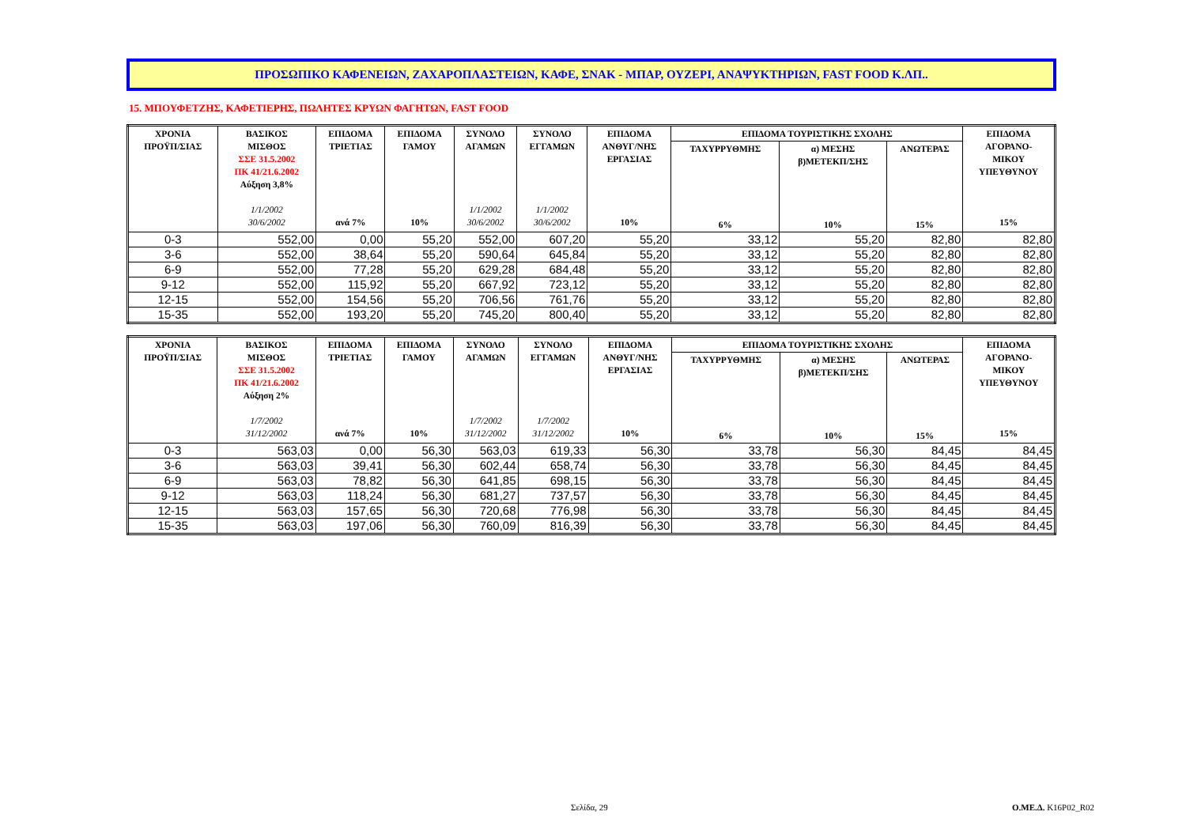ΠΡΟΣΩΠΙΚΟ ΚΑΦΕΝΕΙΩΝ, ΖΑΧΑΡΟΠΛΑΣΤΕΙΩΝ, ΚΑΦΕ, ΣΝΑΚ - ΜΠΑΡ, ΟΥΖΕΡΙ, ΑΝΑΨΥΚΤΗΡΙΩΝ, FAST FOOD Κ.ΛΠ..
15. ΜΠΟΥΦΕΤΖΗΣ, ΚΑΦΕΤΙΕΡΗΣ, ΠΩΛΗΤΕΣ ΚΡΥΩΝ ΦΑΓΗΤΩΝ, FAST FOOD
| ΧΡΟΝΙΑ ΠΡΟΫΠ/ΣΙΑΣ | ΒΑΣΙΚΟΣ ΜΙΣΘΟΣ ΣΣΕ 31.5.2002 ΠΚ 41/21.6.2002 Αύξηση 3,8% 1/1/2002 30/6/2002 | ΕΠΙΔΟΜΑ ΤΡΙΕΤΙΑΣ ανά 7% | ΕΠΙΔΟΜΑ ΓΑΜΟΥ 10% | ΣΥΝΟΛΟ ΑΓΑΜΩΝ 1/1/2002 30/6/2002 | ΣΥΝΟΛΟ ΕΓΓΑΜΩΝ 1/1/2002 30/6/2002 | ΕΠΙΔΟΜΑ ΑΝΘΥΓ/ΝΗΣ ΕΡΓΑΣΙΑΣ 10% | ΕΠΙΔΟΜΑ ΤΟΥΡΙΣΤΙΚΗΣ ΣΧΟΛΗΣ | | | ΕΠΙΔΟΜΑ ΑΓΟΡΑΝΟ- ΜΙΚΟΥ ΥΠΕΥΘΥΝΟΥ 15% |
| --- | --- | --- | --- | --- | --- | --- | --- | --- | --- | --- |
| | | | | | | | ΤΑΧΥΡΡΥΘΜΗΣ 6% | α) ΜΕΣΗΣ β)ΜΕΤΕΚΠ/ΣΗΣ 10% | ΑΝΩΤΕΡΑΣ 15% | |
| 0-3 | 552,00 | 0,00 | 55,20 | 552,00 | 607,20 | 55,20 | 33,12 | 55,20 | 82,80 | 82,80 |
| 3-6 | 552,00 | 38,64 | 55,20 | 590,64 | 645,84 | 55,20 | 33,12 | 55,20 | 82,80 | 82,80 |
| 6-9 | 552,00 | 77,28 | 55,20 | 629,28 | 684,48 | 55,20 | 33,12 | 55,20 | 82,80 | 82,80 |
| 9-12 | 552,00 | 115,92 | 55,20 | 667,92 | 723,12 | 55,20 | 33,12 | 55,20 | 82,80 | 82,80 |
| 12-15 | 552,00 | 154,56 | 55,20 | 706,56 | 761,76 | 55,20 | 33,12 | 55,20 | 82,80 | 82,80 |
| 15-35 | 552,00 | 193,20 | 55,20 | 745,20 | 800,40 | 55,20 | 33,12 | 55,20 | 82,80 | 82,80 |
| ΧΡΟΝΙΑ ΠΡΟΫΠ/ΣΙΑΣ | ΒΑΣΙΚΟΣ ΜΙΣΘΟΣ ΣΣΕ 31.5.2002 ΠΚ 41/21.6.2002 Αύξηση 2% 1/7/2002 31/12/2002 | ΕΠΙΔΟΜΑ ΤΡΙΕΤΙΑΣ ανά 7% | ΕΠΙΔΟΜΑ ΓΑΜΟΥ 10% | ΣΥΝΟΛΟ ΑΓΑΜΩΝ 1/7/2002 31/12/2002 | ΣΥΝΟΛΟ ΕΓΓΑΜΩΝ 1/7/2002 31/12/2002 | ΕΠΙΔΟΜΑ ΑΝΘΥΓ/ΝΗΣ ΕΡΓΑΣΙΑΣ 10% | ΕΠΙΔΟΜΑ ΤΟΥΡΙΣΤΙΚΗΣ ΣΧΟΛΗΣ | | | ΕΠΙΔΟΜΑ ΑΓΟΡΑΝΟ- ΜΙΚΟΥ ΥΠΕΥΘΥΝΟΥ 15% |
| --- | --- | --- | --- | --- | --- | --- | --- | --- | --- | --- |
| | | | | | | | ΤΑΧΥΡΡΥΘΜΗΣ 6% | α) ΜΕΣΗΣ β)ΜΕΤΕΚΠ/ΣΗΣ 10% | ΑΝΩΤΕΡΑΣ 15% | |
| 0-3 | 563,03 | 0,00 | 56,30 | 563,03 | 619,33 | 56,30 | 33,78 | 56,30 | 84,45 | 84,45 |
| 3-6 | 563,03 | 39,41 | 56,30 | 602,44 | 658,74 | 56,30 | 33,78 | 56,30 | 84,45 | 84,45 |
| 6-9 | 563,03 | 78,82 | 56,30 | 641,85 | 698,15 | 56,30 | 33,78 | 56,30 | 84,45 | 84,45 |
| 9-12 | 563,03 | 118,24 | 56,30 | 681,27 | 737,57 | 56,30 | 33,78 | 56,30 | 84,45 | 84,45 |
| 12-15 | 563,03 | 157,65 | 56,30 | 720,68 | 776,98 | 56,30 | 33,78 | 56,30 | 84,45 | 84,45 |
| 15-35 | 563,03 | 197,06 | 56,30 | 760,09 | 816,39 | 56,30 | 33,78 | 56,30 | 84,45 | 84,45 |
Σελίδα, 29 Ο.ΜΕ.Δ. Κ16Ρ02_R02